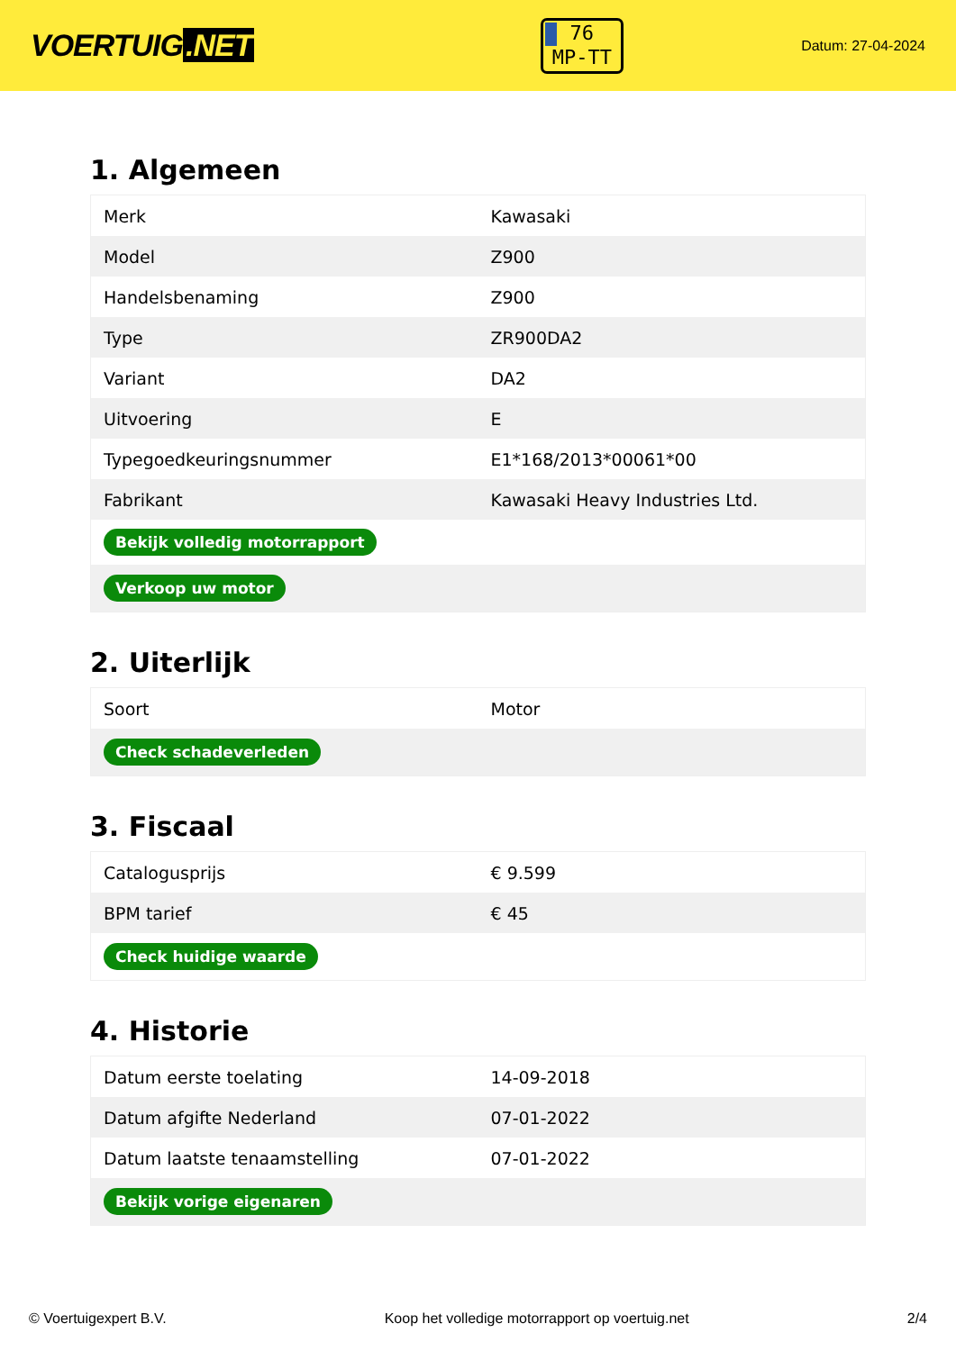VOERTUIG.NET
76
MP-TT
Datum: 27-04-2024
1. Algemeen
| Merk | Kawasaki |
| Model | Z900 |
| Handelsbenaming | Z900 |
| Type | ZR900DA2 |
| Variant | DA2 |
| Uitvoering | E |
| Typegoedkeuringsnummer | E1*168/2013*00061*00 |
| Fabrikant | Kawasaki Heavy Industries Ltd. |
| Bekijk volledig motorrapport | |
| Verkoop uw motor | |
2. Uiterlijk
| Soort | Motor |
| Check schadeverleden | |
3. Fiscaal
| Catalogusprijs | € 9.599 |
| BPM tarief | € 45 |
| Check huidige waarde | |
4. Historie
| Datum eerste toelating | 14-09-2018 |
| Datum afgifte Nederland | 07-01-2022 |
| Datum laatste tenaamstelling | 07-01-2022 |
| Bekijk vorige eigenaren | |
© Voertuigexpert B.V. Koop het volledige motorrapport op voertuig.net 2/4